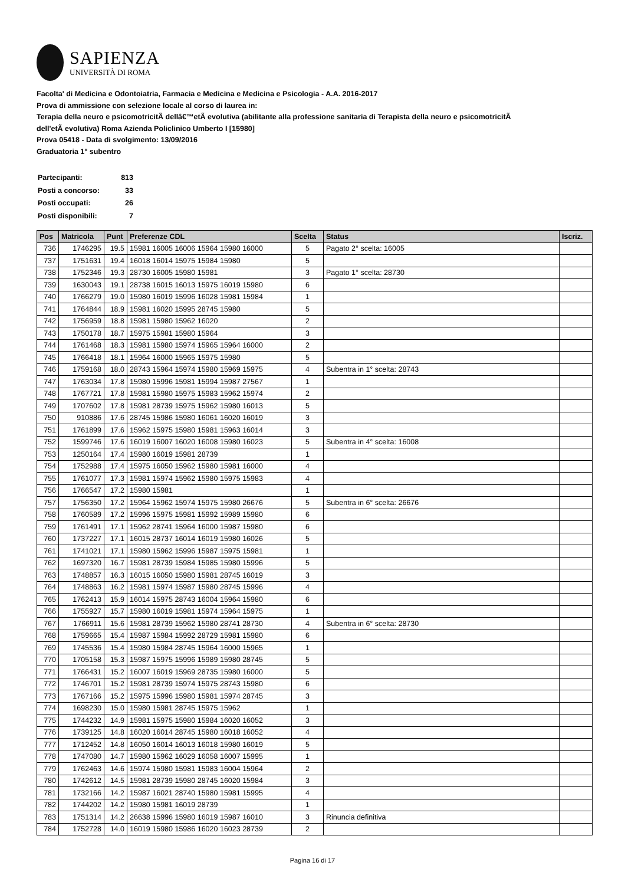SAPIENZA
UNIVERSITÀ DI ROMA
Facolta' di Medicina e Odontoiatria, Farmacia e Medicina e Medicina e Psicologia - A.A. 2016-2017
Prova di ammissione con selezione locale al corso di laurea in:
Terapia della neuro e psicomotricitÃ dellâ€™etÃ evolutiva (abilitante alla professione sanitaria di Terapista della neuro e psicomotricitÃ
dell'etÃ evolutiva) Roma Azienda Policlinico Umberto I [15980]
Prova 05418 - Data di svolgimento: 13/09/2016
Graduatoria 1° subentro
| Partecipanti: | 813 |
| Posti a concorso: | 33 |
| Posti occupati: | 26 |
| Posti disponibili: | 7 |
| Pos | Matricola | Punt | Preferenze CDL | Scelta | Status | Iscriz. |
| --- | --- | --- | --- | --- | --- | --- |
| 736 | 1746295 | 19.5 | 15981 16005 16006 15964 15980 16000 | 5 | Pagato 2° scelta: 16005 | |
| 737 | 1751631 | 19.4 | 16018 16014 15975 15984 15980 | 5 | | |
| 738 | 1752346 | 19.3 | 28730 16005 15980 15981 | 3 | Pagato 1° scelta: 28730 | |
| 739 | 1630043 | 19.1 | 28738 16015 16013 15975 16019 15980 | 6 | | |
| 740 | 1766279 | 19.0 | 15980 16019 15996 16028 15981 15984 | 1 | | |
| 741 | 1764844 | 18.9 | 15981 16020 15995 28745 15980 | 5 | | |
| 742 | 1756959 | 18.8 | 15981 15980 15962 16020 | 2 | | |
| 743 | 1750178 | 18.7 | 15975 15981 15980 15964 | 3 | | |
| 744 | 1761468 | 18.3 | 15981 15980 15974 15965 15964 16000 | 2 | | |
| 745 | 1766418 | 18.1 | 15964 16000 15965 15975 15980 | 5 | | |
| 746 | 1759168 | 18.0 | 28743 15964 15974 15980 15969 15975 | 4 | Subentra in 1° scelta: 28743 | |
| 747 | 1763034 | 17.8 | 15980 15996 15981 15994 15987 27567 | 1 | | |
| 748 | 1767721 | 17.8 | 15981 15980 15975 15983 15962 15974 | 2 | | |
| 749 | 1707602 | 17.8 | 15981 28739 15975 15962 15980 16013 | 5 | | |
| 750 | 910886 | 17.6 | 28745 15986 15980 16061 16020 16019 | 3 | | |
| 751 | 1761899 | 17.6 | 15962 15975 15980 15981 15963 16014 | 3 | | |
| 752 | 1599746 | 17.6 | 16019 16007 16020 16008 15980 16023 | 5 | Subentra in 4° scelta: 16008 | |
| 753 | 1250164 | 17.4 | 15980 16019 15981 28739 | 1 | | |
| 754 | 1752988 | 17.4 | 15975 16050 15962 15980 15981 16000 | 4 | | |
| 755 | 1761077 | 17.3 | 15981 15974 15962 15980 15975 15983 | 4 | | |
| 756 | 1766547 | 17.2 | 15980 15981 | 1 | | |
| 757 | 1756350 | 17.2 | 15964 15962 15974 15975 15980 26676 | 5 | Subentra in 6° scelta: 26676 | |
| 758 | 1760589 | 17.2 | 15996 15975 15981 15992 15989 15980 | 6 | | |
| 759 | 1761491 | 17.1 | 15962 28741 15964 16000 15987 15980 | 6 | | |
| 760 | 1737227 | 17.1 | 16015 28737 16014 16019 15980 16026 | 5 | | |
| 761 | 1741021 | 17.1 | 15980 15962 15996 15987 15975 15981 | 1 | | |
| 762 | 1697320 | 16.7 | 15981 28739 15984 15985 15980 15996 | 5 | | |
| 763 | 1748857 | 16.3 | 16015 16050 15980 15981 28745 16019 | 3 | | |
| 764 | 1748863 | 16.2 | 15981 15974 15987 15980 28745 15996 | 4 | | |
| 765 | 1762413 | 15.9 | 16014 15975 28743 16004 15964 15980 | 6 | | |
| 766 | 1755927 | 15.7 | 15980 16019 15981 15974 15964 15975 | 1 | | |
| 767 | 1766911 | 15.6 | 15981 28739 15962 15980 28741 28730 | 4 | Subentra in 6° scelta: 28730 | |
| 768 | 1759665 | 15.4 | 15987 15984 15992 28729 15981 15980 | 6 | | |
| 769 | 1745536 | 15.4 | 15980 15984 28745 15964 16000 15965 | 1 | | |
| 770 | 1705158 | 15.3 | 15987 15975 15996 15989 15980 28745 | 5 | | |
| 771 | 1766431 | 15.2 | 16007 16019 15969 28735 15980 16000 | 5 | | |
| 772 | 1746701 | 15.2 | 15981 28739 15974 15975 28743 15980 | 6 | | |
| 773 | 1767166 | 15.2 | 15975 15996 15980 15981 15974 28745 | 3 | | |
| 774 | 1698230 | 15.0 | 15980 15981 28745 15975 15962 | 1 | | |
| 775 | 1744232 | 14.9 | 15981 15975 15980 15984 16020 16052 | 3 | | |
| 776 | 1739125 | 14.8 | 16020 16014 28745 15980 16018 16052 | 4 | | |
| 777 | 1712452 | 14.8 | 16050 16014 16013 16018 15980 16019 | 5 | | |
| 778 | 1747080 | 14.7 | 15980 15962 16029 16058 16007 15995 | 1 | | |
| 779 | 1762463 | 14.6 | 15974 15980 15981 15983 16004 15964 | 2 | | |
| 780 | 1742612 | 14.5 | 15981 28739 15980 28745 16020 15984 | 3 | | |
| 781 | 1732166 | 14.2 | 15987 16021 28740 15980 15981 15995 | 4 | | |
| 782 | 1744202 | 14.2 | 15980 15981 16019 28739 | 1 | | |
| 783 | 1751314 | 14.2 | 26638 15996 15980 16019 15987 16010 | 3 | Rinuncia definitiva | |
| 784 | 1752728 | 14.0 | 16019 15980 15986 16020 16023 28739 | 2 | | |
Pagina 16 di 17